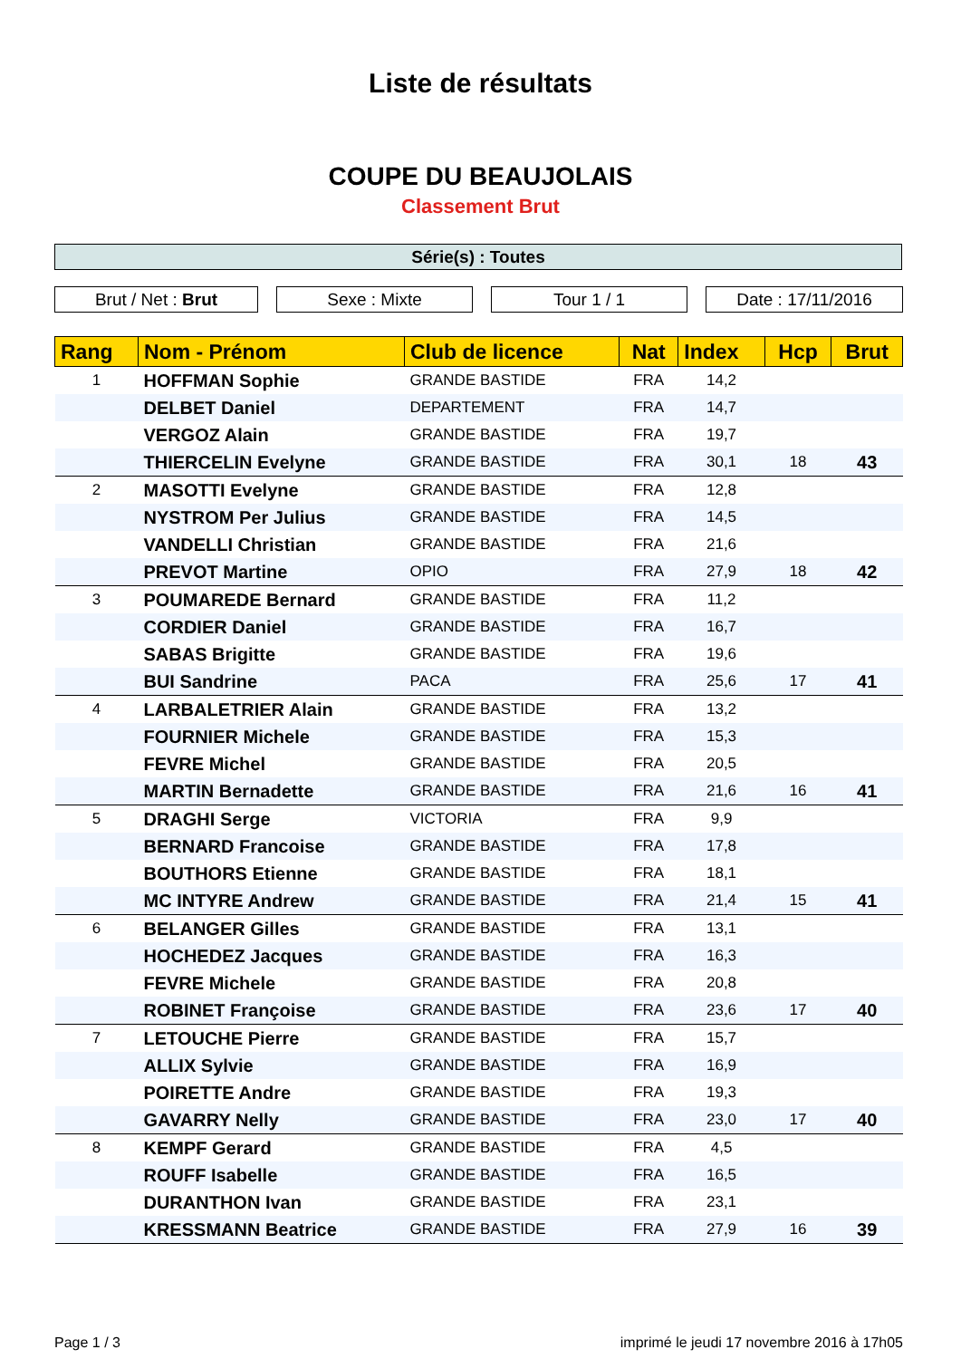Liste de résultats
COUPE DU BEAUJOLAIS
Classement Brut
Série(s) : Toutes
Brut / Net : Brut Sexe : Mixte Tour 1 / 1 Date : 17/11/2016
| Rang | Nom - Prénom | Club de licence | Nat | Index | Hcp | Brut |
| --- | --- | --- | --- | --- | --- | --- |
| 1 | HOFFMAN Sophie | GRANDE BASTIDE | FRA | 14,2 | | |
| | DELBET Daniel | DEPARTEMENT | FRA | 14,7 | | |
| | VERGOZ Alain | GRANDE BASTIDE | FRA | 19,7 | | |
| | THIERCELIN Evelyne | GRANDE BASTIDE | FRA | 30,1 | 18 | 43 |
| 2 | MASOTTI Evelyne | GRANDE BASTIDE | FRA | 12,8 | | |
| | NYSTROM Per Julius | GRANDE BASTIDE | FRA | 14,5 | | |
| | VANDELLI Christian | GRANDE BASTIDE | FRA | 21,6 | | |
| | PREVOT Martine | OPIO | FRA | 27,9 | 18 | 42 |
| 3 | POUMAREDE Bernard | GRANDE BASTIDE | FRA | 11,2 | | |
| | CORDIER Daniel | GRANDE BASTIDE | FRA | 16,7 | | |
| | SABAS Brigitte | GRANDE BASTIDE | FRA | 19,6 | | |
| | BUI Sandrine | PACA | FRA | 25,6 | 17 | 41 |
| 4 | LARBALETRIER Alain | GRANDE BASTIDE | FRA | 13,2 | | |
| | FOURNIER Michele | GRANDE BASTIDE | FRA | 15,3 | | |
| | FEVRE Michel | GRANDE BASTIDE | FRA | 20,5 | | |
| | MARTIN Bernadette | GRANDE BASTIDE | FRA | 21,6 | 16 | 41 |
| 5 | DRAGHI Serge | VICTORIA | FRA | 9,9 | | |
| | BERNARD Francoise | GRANDE BASTIDE | FRA | 17,8 | | |
| | BOUTHORS Etienne | GRANDE BASTIDE | FRA | 18,1 | | |
| | MC INTYRE Andrew | GRANDE BASTIDE | FRA | 21,4 | 15 | 41 |
| 6 | BELANGER Gilles | GRANDE BASTIDE | FRA | 13,1 | | |
| | HOCHEDEZ Jacques | GRANDE BASTIDE | FRA | 16,3 | | |
| | FEVRE Michele | GRANDE BASTIDE | FRA | 20,8 | | |
| | ROBINET Françoise | GRANDE BASTIDE | FRA | 23,6 | 17 | 40 |
| 7 | LETOUCHE Pierre | GRANDE BASTIDE | FRA | 15,7 | | |
| | ALLIX Sylvie | GRANDE BASTIDE | FRA | 16,9 | | |
| | POIRETTE Andre | GRANDE BASTIDE | FRA | 19,3 | | |
| | GAVARRY Nelly | GRANDE BASTIDE | FRA | 23,0 | 17 | 40 |
| 8 | KEMPF Gerard | GRANDE BASTIDE | FRA | 4,5 | | |
| | ROUFF Isabelle | GRANDE BASTIDE | FRA | 16,5 | | |
| | DURANTHON Ivan | GRANDE BASTIDE | FRA | 23,1 | | |
| | KRESSMANN Beatrice | GRANDE BASTIDE | FRA | 27,9 | 16 | 39 |
Page 1 / 3 imprimé le jeudi 17 novembre 2016 à 17h05